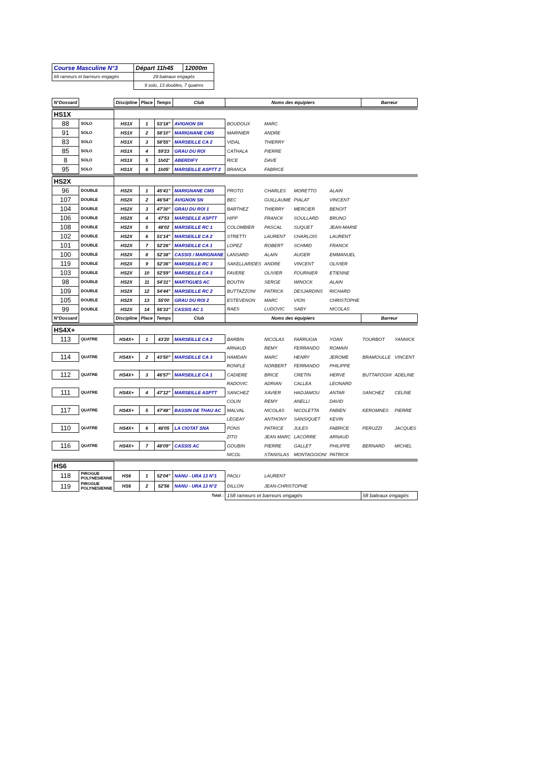| Course Masculine N°3 | Départ 11h45 | 12000m |
| 69 rameurs et barreurs engagés | 29 bateaux engagés | |
| | 9 solo, 13 doubles, 7 quatres | |
| N°Dossard | | Discipline | Place | Temps | Club | Noms des équipiers | | | | Barreur | |
| --- | --- | --- | --- | --- | --- | --- | --- | --- | --- | --- | --- |
| HS1X | | | | | | | | | | | |
| 88 | SOLO | HS1X | 1 | 53'18" | AVIGNON SN | BOUDOUX | MARC | | | | |
| 91 | SOLO | HS1X | 2 | 58'10" | MARIGNANE CMS | MARINIER | ANDRE | | | | |
| 83 | SOLO | HS1X | 3 | 58'55" | MARSEILLE CA 2 | VIDAL | THIERRY | | | | |
| 85 | SOLO | HS1X | 4 | 59'23 | GRAU DU ROI | CATHALA | PIERRE | | | | |
| 8 | SOLO | HS1X | 5 | 1h02' | ABERDIFY | RICE | DAVE | | | | |
| 95 | SOLO | HS1X | 6 | 1h05' | MARSEILLE ASPTT 2 | BRANCA | FABRICE | | | | |
| HS2X | | | | | | | | | | | |
| 96 | DOUBLE | HS2X | 1 | 45'41" | MARIGNANE CMS | PROTO | CHARLES | MORETTO | ALAIN | | |
| 107 | DOUBLE | HS2X | 2 | 46'54" | AVIGNON SN | BEC | GUILLAUME | PIALAT | VINCENT | | |
| 104 | DOUBLE | HS2X | 3 | 47'30" | GRAU DU ROI 1 | BARTHEZ | THIERRY | MERCIER | BENOIT | | |
| 106 | DOUBLE | HS2X | 4 | 47'53 | MARSEILLE ASPTT | HIPP | FRANCK | SOULLARD | BRUNO | | |
| 108 | DOUBLE | HS2X | 5 | 48'02 | MARSEILLE RC 1 | COLOMBIER | PASCAL | SUQUET | JEAN-MARIE | | |
| 102 | DOUBLE | HS2X | 6 | 51'14" | MARSEILLE CA 2 | STRETTI | LAURENT | CHARLOIS | LAURENT | | |
| 101 | DOUBLE | HS2X | 7 | 52'26" | MARSEILLE CA 1 | LOPEZ | ROBERT | SCHMID | FRANCK | | |
| 100 | DOUBLE | HS2X | 8 | 52'38" | CASSIS / MARIGNANE | LANSARD | ALAIN | AUGER | EMMANUEL | | |
| 119 | DOUBLE | HS2X | 9 | 52'36" | MARSEILLE RC 3 | SAKELLARIDES | ANDRE | VINCENT | OLIVIER | | |
| 103 | DOUBLE | HS2X | 10 | 52'59" | MARSEILLE CA 3 | FAVERE | OLIVIER | FOURNIER | ETIENNE | | |
| 98 | DOUBLE | HS2X | 11 | 54'31" | MARTIGUES AC | BOUTIN | SERGE | WINOCK | ALAIN | | |
| 109 | DOUBLE | HS2X | 12 | 54'44" | MARSEILLE RC 2 | BUTTAZZONI | PATRICK | DESJARDINS | RICHARD | | |
| 105 | DOUBLE | HS2X | 13 | 55'00 | GRAU DU ROI 2 | ESTEVENON | MARC | VION | CHRISTOPHE | | |
| 99 | DOUBLE | HS2X | 14 | 56'33" | CASSIS AC 1 | RAES | LUDOVIC | SABY | NICOLAS | | |
| N°Dossard | | Discipline | Place | Temps | Club | Noms des équipiers | | | | Barreur | |
| HS4X+ | | | | | | | | | | | |
| 113 | QUATRE | HS4X+ | 1 | 43'20 | MARSEILLE CA 2 | BARBIN | NICOLAS | FARRUGIA | YOAN | TOURBOT | YANNICK |
| | | | | | | ARNAUD | REMY | FERRANDO | ROMAIN | | |
| 114 | QUATRE | HS4X+ | 2 | 43'50" | MARSEILLE CA 3 | HAMDAN | MARC | HENRY | JEROME | BRAMOULLE | VINCENT |
| | | | | | | RONFLE | NORBERT | FERRANDO | PHILIPPE | | |
| 112 | QUATRE | HS4X+ | 3 | 46'57" | MARSEILLE CA 1 | CADIERE | BRICE | CRETIN | HERVE | BUTTAFOGHI | ADELINE |
| | | | | | | RADOVIC | ADRIAN | CALLEA | LEONARD | | |
| 111 | QUATRE | HS4X+ | 4 | 47'12" | MARSEILLE ASPTT | SANCHEZ | XAVIER | HADJAMOU | ANTAR | SANCHEZ | CELINE |
| | | | | | | COLIN | REMY | ANELLI | DAVID | | |
| 117 | QUATRE | HS4X+ | 5 | 47'48" | BASSIN DE THAU AC | MALVAL | NICOLAS | NICOLETTA | FABIEN | KEROMNES | PIERRE |
| | | | | | | LEGEAY | ANTHONY | SANSIQUET | KEVIN | | |
| 110 | QUATRE | HS4X+ | 6 | 48'05 | LA CIOTAT SNA | PONS | PATRICE | JULES | FABRICE | PERUZZI | JACQUES |
| | | | | | | ZITO | JEAN MARC | LACORRE | ARNAUD | | |
| 116 | QUATRE | HS4X+ | 7 | 48'09" | CASSIS AC | GOUBIN | PIERRE | GALLET | PHILIPPE | BERNARD | MICHEL |
| | | | | | | NICOL | STANISLAS | MONTAGGIONI | PATRICK | | |
| HS6 | | | | | | | | | | | |
| 118 | PIROGUE POLYNESIENNE | HS6 | 1 | 52'04" | NANU - URA 13 N°1 | PAOLI | LAURENT | | | | |
| 119 | PIROGUE POLYNESIENNE | HS6 | 2 | 52'56 | NANU - URA 13 N°2 | DILLON | JEAN-CHRISTOPHE | | | | |
| Total : | | | | | | 158 rameurs et barreurs engagés | | | | 58 bateaux engagés | |